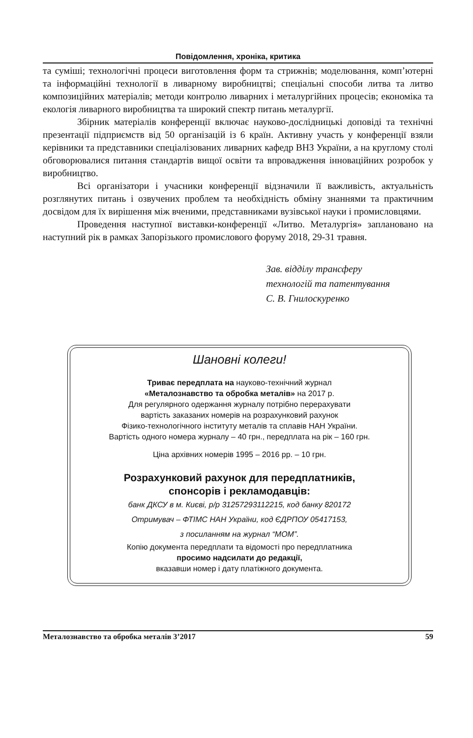Повідомлення, хроніка, критика
та суміші; технологічні процеси виготовлення форм та стрижнів; моделювання, комп’ютерні та інформаційні технології в ливарному виробництві; спеціальні способи литва та литво композиційних матеріалів; методи контролю ливарних і металургійних процесів; економіка та екологія ливарного виробництва та широкий спектр питань металургії.
Збірник матеріалів конференції включає науково-дослідницькі доповіді та технічні презентації підприємств від 50 організацій із 6 країн. Активну участь у конференції взяли керівники та представники спеціалізованих ливарних кафедр ВНЗ України, а на круглому столі обговорювалися питання стандартів вищої освіти та впровадження інноваційних розробок у виробництво.
Всі організатори і учасники конференції відзначили її важливість, актуальність розглянутих питань і озвучених проблем та необхідність обміну знаннями та практичним досвідом для їх вирішення між вченими, представниками вузівської науки і промисловцями.
Проведення наступної виставки-конференції «Литво. Металургія» заплановано на наступний рік в рамках Запорізького промислового форуму 2018, 29-31 травня.
Зав. відділу трансферу
технологій та патентування
С. В. Гнилоскуренко
Шановні колеги!
Триває передплата на науково-технічний журнал
«Металознавство та обробка металів» на 2017 р.
Для регулярного одержання журналу потрібно перерахувати
вартість заказаних номерів на розрахунковий рахунок
Фізико-технологічного інституту металів та сплавів НАН України.
Вартість одного номера журналу – 40 грн., передплата на рік – 160 грн.
Ціна архівних номерів 1995 – 2016 рр. – 10 грн.
Розрахунковий рахунок для передплатників,
спонсорів і рекламодавців:
банк ДКСУ в м. Києві, р/р 31257293112215, код банку 820172
Отримувач – ФТІМС НАН України, код ЄДРПОУ 05417153,
з посиланням на журнал “МОМ”.
Копію документа передплати та відомості про передплатника
просимо надсилати до редакції,
вказавши номер і дату платіжного документа.
Металознавство та обробка металів 3’2017 59